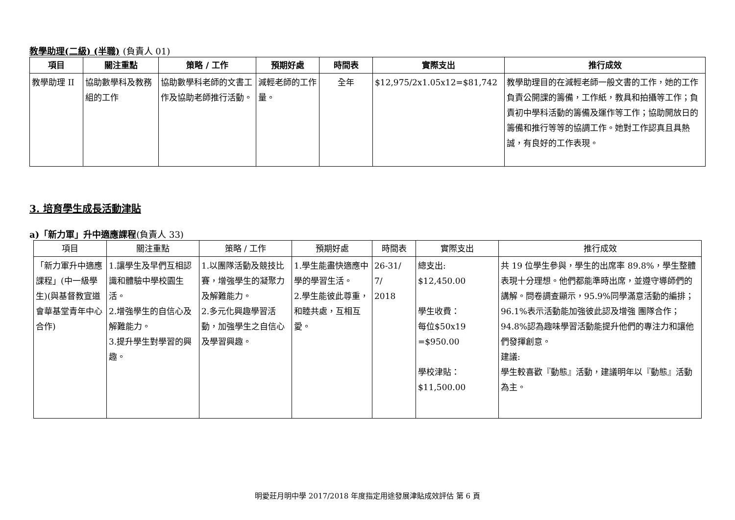教學助理(二級) (半職) (負責人 01)
| 項目 | 關注重點 | 策略 / 工作 | 預期好處 | 時間表 | 實際支出 | 推行成效 |
| --- | --- | --- | --- | --- | --- | --- |
| 教學助理 II | 協助數學科及教務組的工作 | 協助數學科老師的文書工作及協助老師推行活動。 | 減輕老師的工作量。 | 全年 | $12,975/2x1.05x12=$81,742 | 教學助理目的在減輕老師一般文書的工作，她的工作負責公開課的籌備，工作紙，教具和拍攝等工作；負責初中學科活動的籌備及運作等工作；協助開放日的籌備和推行等等的協調工作。她對工作認真且具熱誠，有良好的工作表現。 |
3. 培育學生成長活動津貼
a)「新力軍」升中適應課程(負責人 33)
| 項目 | 關注重點 | 策略 / 工作 | 預期好處 | 時間表 | 實際支出 | 推行成效 |
| --- | --- | --- | --- | --- | --- | --- |
| 「新力軍升中適應課程」(中一級學生)(與基督教宣道會華基堂青年中心合作) | 1.讓學生及早們互相認識和體驗中學校園生活。 2.增強學生的自信心及解難能力。 3.提升學生對學習的興趣。 | 1.以團隊活動及競技比賽，增強學生的凝聚力及解難能力。 2.多元化興趣學習活動，加強學生之自信心及學習興趣。 | 1.學生能盡快適應中學的學習生活。 2.學生能彼此尊重，和睦共處，互相互愛。 | 26-31/ 7/ 2018 | 總支出: $12,450.00 學生收費： 每位$50x19 =$950.00 學校津貼： $11,500.00 | 共 19 位學生參與，學生的出席率 89.8%，學生整體表現十分理想。他們都能準時出席，並遵守導師們的講解。問卷調查顯示，95.9%同學滿意活動的編排；96.1%表示活動能加強彼此認及增強 團隊合作；94.8%認為趣味學習活動能提升他們的專注力和讓他們發揮創意。 建議: 學生較喜歡『動態』活動，建議明年以『動態』活動為主。 |
明愛莊月明中學 2017/2018 年度指定用途發展津貼成效評估 第 6 頁